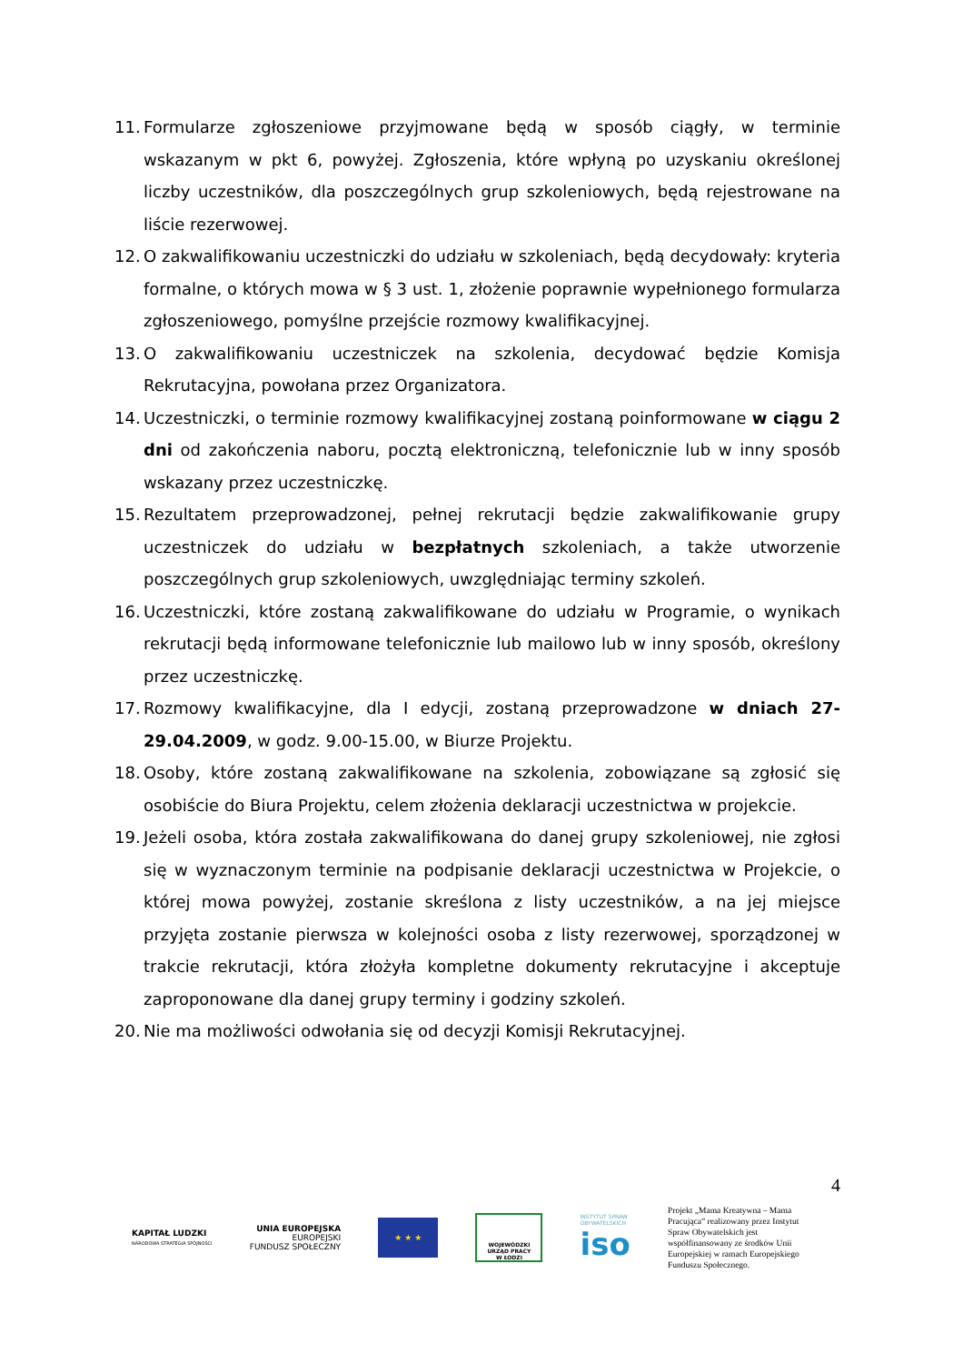11. Formularze zgłoszeniowe przyjmowane będą w sposób ciągły, w terminie wskazanym w pkt 6, powyżej. Zgłoszenia, które wpłyną po uzyskaniu określonej liczby uczestników, dla poszczególnych grup szkoleniowych, będą rejestrowane na liście rezerwowej.
12. O zakwalifikowaniu uczestniczki do udziału w szkoleniach, będą decydowały: kryteria formalne, o których mowa w § 3 ust. 1, złożenie poprawnie wypełnionego formularza zgłoszeniowego, pomyślne przejście rozmowy kwalifikacyjnej.
13. O zakwalifikowaniu uczestniczek na szkolenia, decydować będzie Komisja Rekrutacyjna, powołana przez Organizatora.
14. Uczestniczki, o terminie rozmowy kwalifikacyjnej zostaną poinformowane w ciągu 2 dni od zakończenia naboru, pocztą elektroniczną, telefonicznie lub w inny sposób wskazany przez uczestniczkę.
15. Rezultatem przeprowadzonej, pełnej rekrutacji będzie zakwalifikowanie grupy uczestniczek do udziału w bezpłatnych szkoleniach, a także utworzenie poszczególnych grup szkoleniowych, uwzględniając terminy szkoleń.
16. Uczestniczki, które zostaną zakwalifikowane do udziału w Programie, o wynikach rekrutacji będą informowane telefonicznie lub mailowo lub w inny sposób, określony przez uczestniczkę.
17. Rozmowy kwalifikacyjne, dla I edycji, zostaną przeprowadzone w dniach 27-29.04.2009, w godz. 9.00-15.00, w Biurze Projektu.
18. Osoby, które zostaną zakwalifikowane na szkolenia, zobowiązane są zgłosić się osobiście do Biura Projektu, celem złożenia deklaracji uczestnictwa w projekcie.
19. Jeżeli osoba, która została zakwalifikowana do danej grupy szkoleniowej, nie zgłosi się w wyznaczonym terminie na podpisanie deklaracji uczestnictwa w Projekcie, o której mowa powyżej, zostanie skreślona z listy uczestników, a na jej miejsce przyjęta zostanie pierwsza w kolejności osoba z listy rezerwowej, sporządzonej w trakcie rekrutacji, która złożyła kompletne dokumenty rekrutacyjne i akceptuje zaproponowane dla danej grupy terminy i godziny szkoleń.
20. Nie ma możliwości odwołania się od decyzji Komisji Rekrutacyjnej.
4
KAPITAŁ LUDZKI
NARODOWA STRATEGIA SPÓJNOŚCI
UNIA EUROPEJSKA
EUROPEJSKI
FUNDUSZ SPOŁECZNY
★ ★ ★
WOJEWÓDZKI
URZĄD PRACY
W ŁODZI
INSTYTUT SPRAW
OBYWATELSKICH
iso
Projekt „Mama Kreatywna – Mama Pracująca” realizowany przez Instytut Spraw Obywatelskich jest współfinansowany ze środków Unii Europejskiej w ramach Europejskiego Funduszu Społecznego.